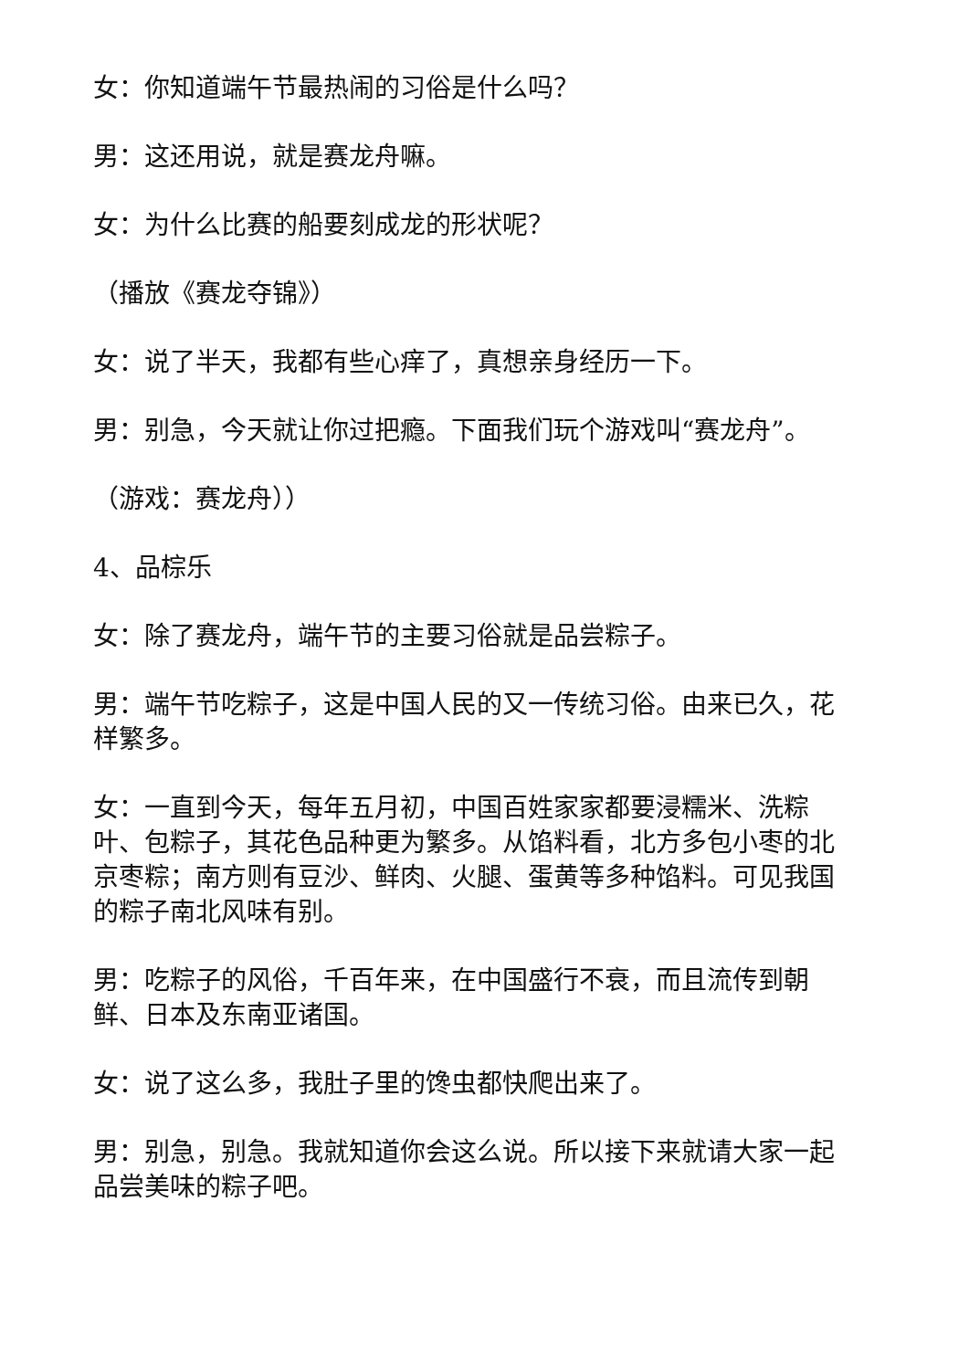女：你知道端午节最热闹的习俗是什么吗？
男：这还用说，就是赛龙舟嘛。
女：为什么比赛的船要刻成龙的形状呢？
（播放《赛龙夺锦》）
女：说了半天，我都有些心痒了，真想亲身经历一下。
男：别急，今天就让你过把瘾。下面我们玩个游戏叫“赛龙舟”。
（游戏：赛龙舟））
4、品棕乐
女：除了赛龙舟，端午节的主要习俗就是品尝粽子。
男：端午节吃粽子，这是中国人民的又一传统习俗。由来已久，花样繁多。
女：一直到今天，每年五月初，中国百姓家家都要浸糯米、洗粽叶、包粽子，其花色品种更为繁多。从馅料看，北方多包小枣的北京枣粽；南方则有豆沙、鲜肉、火腿、蛋黄等多种馅料。可见我国的粽子南北风味有别。
男：吃粽子的风俗，千百年来，在中国盛行不衰，而且流传到朝鲜、日本及东南亚诸国。
女：说了这么多，我肚子里的馋虫都快爬出来了。
男：别急，别急。我就知道你会这么说。所以接下来就请大家一起品尝美味的粽子吧。